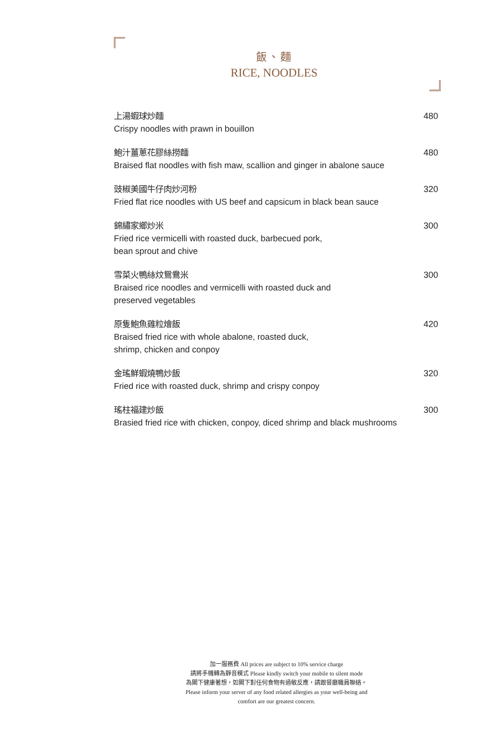飯、麵
RICE, NOODLES
上湯蝦球炒麵
Crispy noodles with prawn in bouillon
480
鮑汁薑蔥花膠絲撈麵
Braised flat noodles with fish maw, scallion and ginger in abalone sauce
480
豉椒美國牛仔肉炒河粉
Fried flat rice noodles with US beef and capsicum in black bean sauce
320
錦繡家鄉炒米
Fried rice vermicelli with roasted duck, barbecued pork,
bean sprout and chive
300
雪菜火鴨絲炆鴛鴦米
Braised rice noodles and vermicelli with roasted duck and
preserved vegetables
300
原隻鮑魚雞粒燴飯
Braised fried rice with whole abalone, roasted duck,
shrimp, chicken and conpoy
420
金瑤鮮蝦燒鴨炒飯
Fried rice with roasted duck, shrimp and crispy conpoy
320
瑤柱福建炒飯
Brasied fried rice with chicken, conpoy, diced shrimp and black mushrooms
300
加一服務費 All prices are subject to 10% service charge
請將手機轉為靜音模式 Please kindly switch your mobile to silent mode
為閣下健康著想，如閣下對任何食物有過敏反應，請跟餐廳職員聯絡。
Please inform your server of any food related allergies as your well-being and
comfort are our greatest concern.